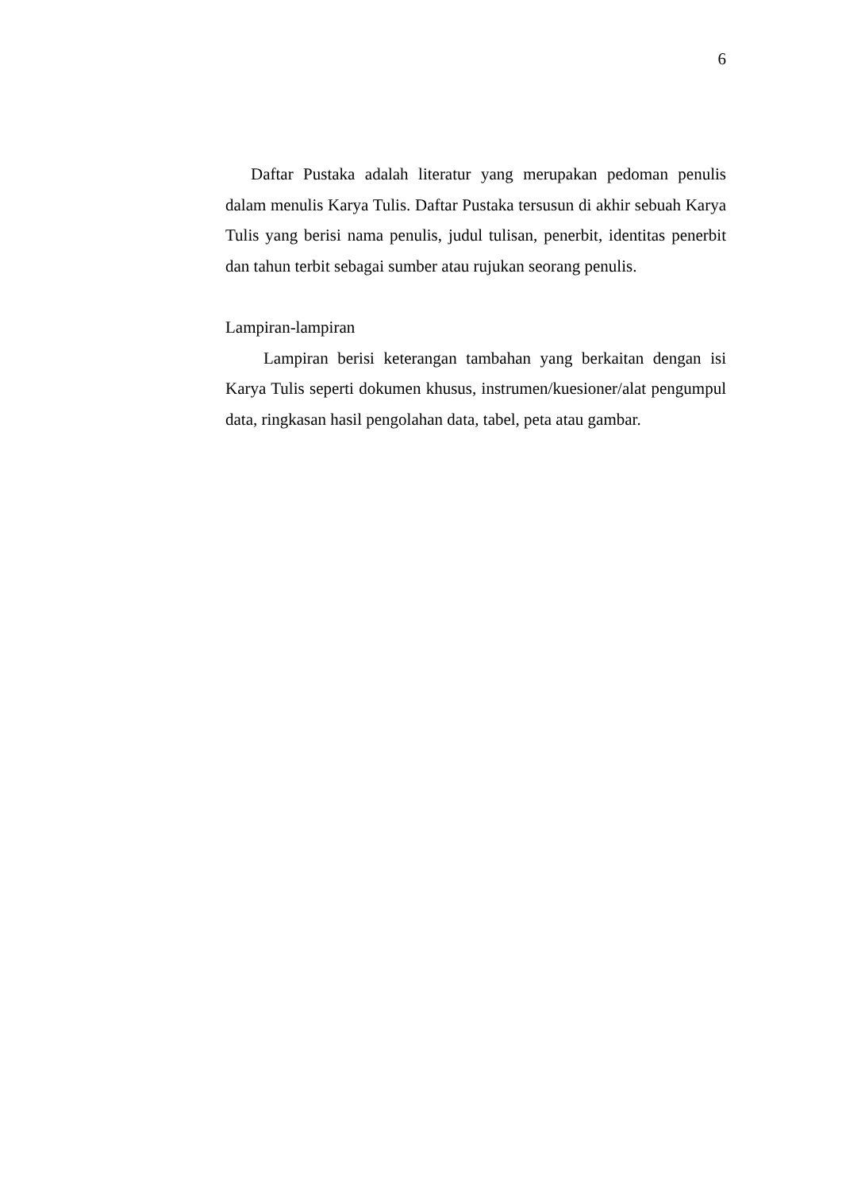6
Daftar Pustaka adalah literatur yang merupakan pedoman penulis dalam menulis Karya Tulis. Daftar Pustaka tersusun di akhir sebuah Karya Tulis yang berisi nama penulis, judul tulisan, penerbit, identitas penerbit dan tahun terbit sebagai sumber atau rujukan seorang penulis.
Lampiran-lampiran
Lampiran berisi keterangan tambahan yang berkaitan dengan isi Karya Tulis seperti dokumen khusus, instrumen/kuesioner/alat pengumpul data, ringkasan hasil pengolahan data, tabel, peta atau gambar.